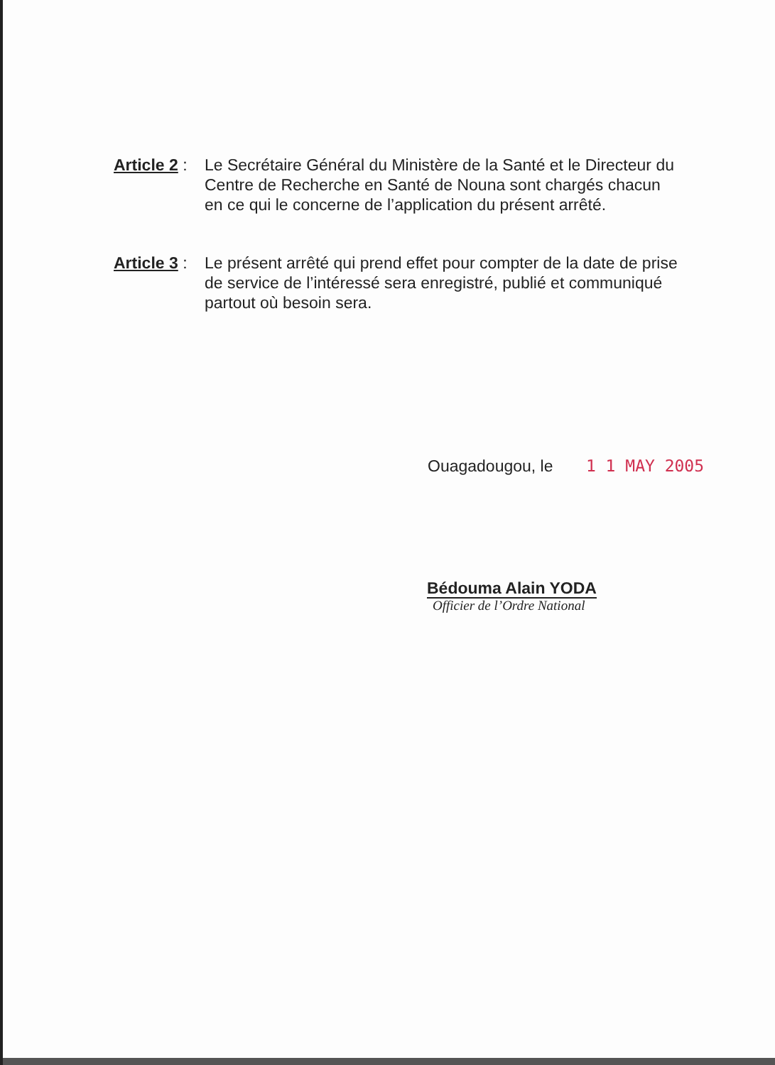Article 2 :
Le Secrétaire Général du Ministère de la Santé et le Directeur du Centre de Recherche en Santé de Nouna sont chargés chacun en ce qui le concerne de l’application du présent arrêté.
Article 3 :
Le présent arrêté qui prend effet pour compter de la date de prise de service de l’intéressé sera enregistré, publié et communiqué partout où besoin sera.
Ouagadougou, le 1 1 MAY 2005
Bédouma Alain YODA
Officier de l’Ordre National